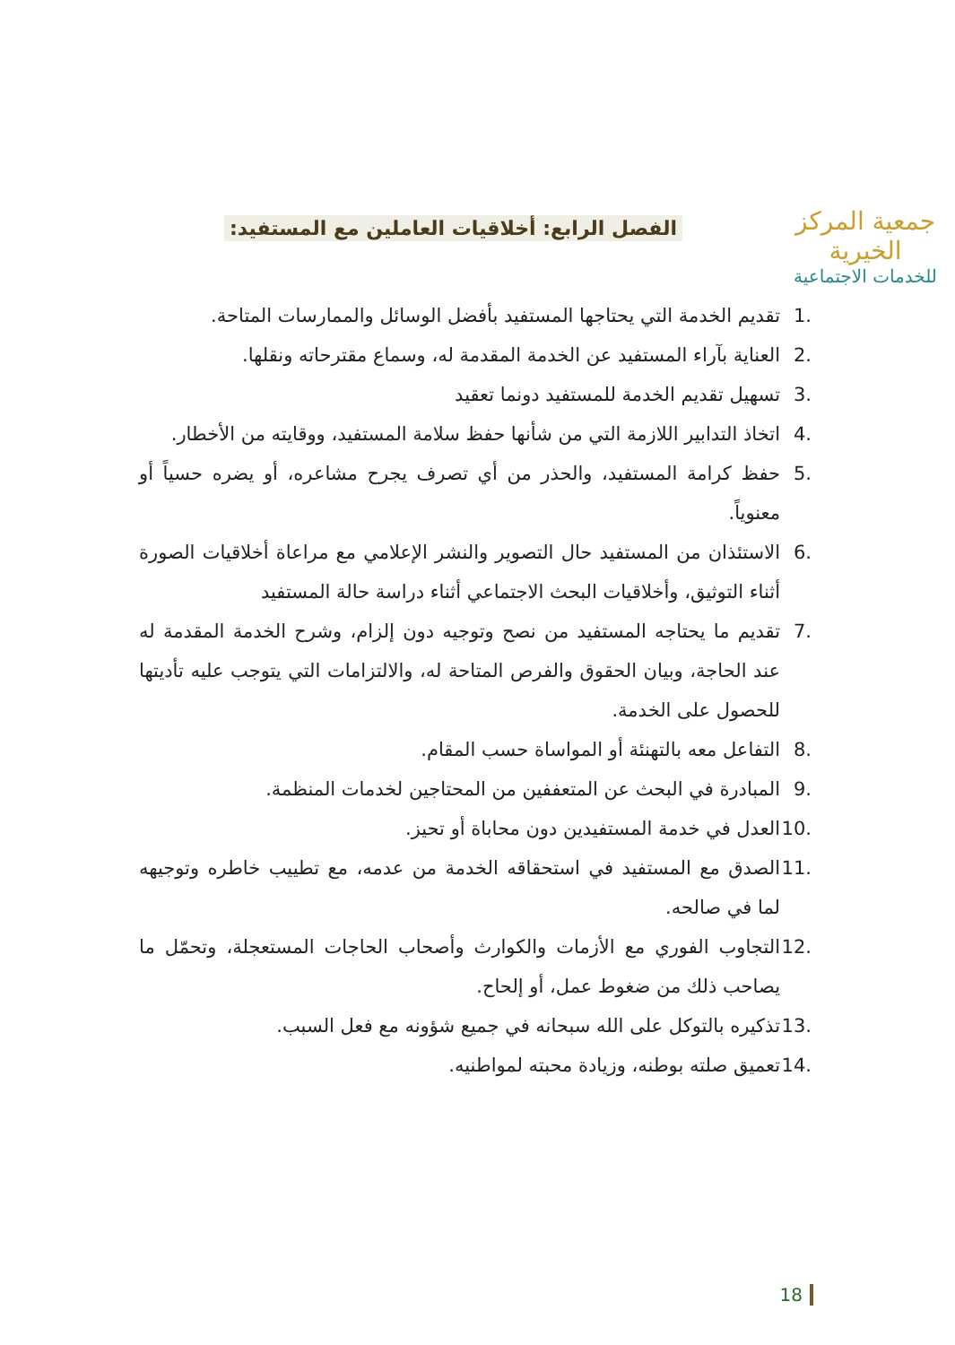جمعية المركز الخيرية
للخدمات الاجتماعية
الفصل الرابع: أخلاقيات العاملين مع المستفيد:
.1 تقديم الخدمة التي يحتاجها المستفيد بأفضل الوسائل والممارسات المتاحة.
.2 العناية بآراء المستفيد عن الخدمة المقدمة له، وسماع مقترحاته ونقلها.
.3 تسهيل تقديم الخدمة للمستفيد دونما تعقيد
.4 اتخاذ التدابير اللازمة التي من شأنها حفظ سلامة المستفيد، ووقايته من الأخطار.
.5 حفظ كرامة المستفيد، والحذر من أي تصرف يجرح مشاعره، أو يضره حسياً أو معنوياً.
.6 الاستئذان من المستفيد حال التصوير والنشر الإعلامي مع مراعاة أخلاقيات الصورة أثناء التوثيق، وأخلاقيات البحث الاجتماعي أثناء دراسة حالة المستفيد
.7 تقديم ما يحتاجه المستفيد من نصح وتوجيه دون إلزام، وشرح الخدمة المقدمة له عند الحاجة، وبيان الحقوق والفرص المتاحة له، والالتزامات التي يتوجب عليه تأديتها للحصول على الخدمة.
.8 التفاعل معه بالتهنئة أو المواساة حسب المقام.
.9 المبادرة في البحث عن المتعففين من المحتاجين لخدمات المنظمة.
.10 العدل في خدمة المستفيدين دون محاباة أو تحيز.
.11 الصدق مع المستفيد في استحقاقه الخدمة من عدمه، مع تطييب خاطره وتوجيهه لما في صالحه.
.12 التجاوب الفوري مع الأزمات والكوارث وأصحاب الحاجات المستعجلة، وتحمّل ما يصاحب ذلك من ضغوط عمل، أو إلحاح.
.13 تذكيره بالتوكل على الله سبحانه في جميع شؤونه مع فعل السبب.
.14 تعميق صلته بوطنه، وزيادة محبته لمواطنيه.
18